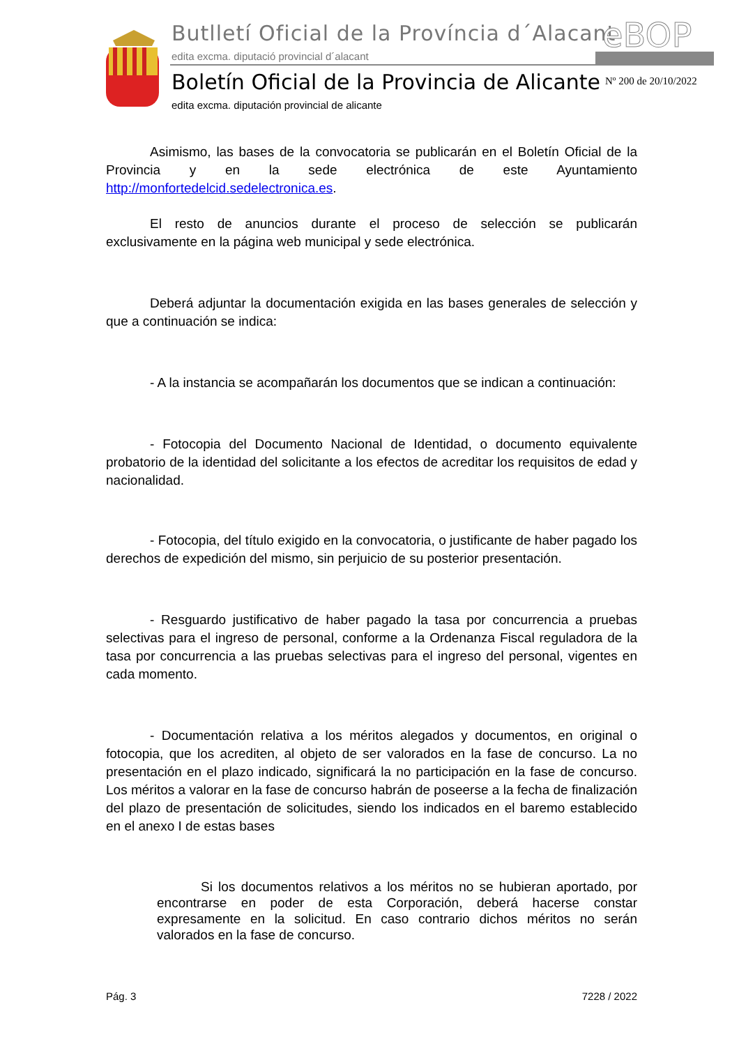Butlletí Oficial de la Província d´Alacant
edita excma. diputació provincial d´alacant
eBOP
Boletín Oficial de la Provincia de Alicante
edita excma. diputación provincial de alicante
Nº 200 de 20/10/2022
Asimismo, las bases de la convocatoria se publicarán en el Boletín Oficial de la Provincia y en la sede electrónica de este Ayuntamiento http://monfortedelcid.sedelectronica.es.
El resto de anuncios durante el proceso de selección se publicarán exclusivamente en la página web municipal y sede electrónica.
Deberá adjuntar la documentación exigida en las bases generales de selección y que a continuación se indica:
- A la instancia se acompañarán los documentos que se indican a continuación:
- Fotocopia del Documento Nacional de Identidad, o documento equivalente probatorio de la identidad del solicitante a los efectos de acreditar los requisitos de edad y nacionalidad.
- Fotocopia, del título exigido en la convocatoria, o justificante de haber pagado los derechos de expedición del mismo, sin perjuicio de su posterior presentación.
- Resguardo justificativo de haber pagado la tasa por concurrencia a pruebas selectivas para el ingreso de personal, conforme a la Ordenanza Fiscal reguladora de la tasa por concurrencia a las pruebas selectivas para el ingreso del personal, vigentes en cada momento.
- Documentación relativa a los méritos alegados y documentos, en original o fotocopia, que los acrediten, al objeto de ser valorados en la fase de concurso. La no presentación en el plazo indicado, significará la no participación en la fase de concurso. Los méritos a valorar en la fase de concurso habrán de poseerse a la fecha de finalización del plazo de presentación de solicitudes, siendo los indicados en el baremo establecido en el anexo I de estas bases
Si los documentos relativos a los méritos no se hubieran aportado, por encontrarse en poder de esta Corporación, deberá hacerse constar expresamente en la solicitud. En caso contrario dichos méritos no serán valorados en la fase de concurso.
Pág. 3 7228 / 2022